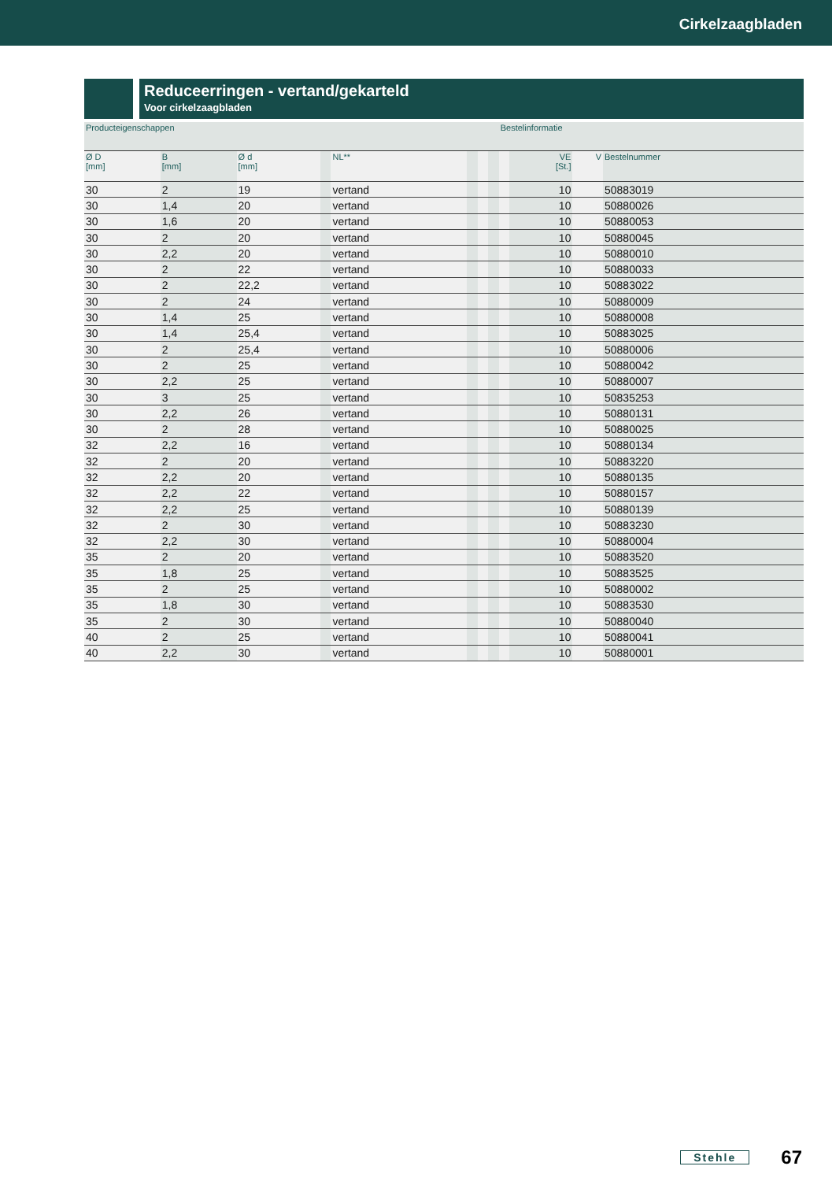Cirkelzaagbladen
Reduceerringen - vertand/gekarteld
Voor cirkelzaagbladen
| Producteigenschappen | | | | | | | | Bestelinformatie | | | |
| --- | --- | --- | --- | --- | --- | --- | --- | --- | --- | --- | --- |
| Ø D [mm] | B [mm] | Ø d [mm] | | NL** | | | | | VE [St.] | V | Bestelnummer |
| 30 | 2 | 19 | | vertand | | | | | 10 | | 50883019 |
| 30 | 1,4 | 20 | | vertand | | | | | 10 | | 50880026 |
| 30 | 1,6 | 20 | | vertand | | | | | 10 | | 50880053 |
| 30 | 2 | 20 | | vertand | | | | | 10 | | 50880045 |
| 30 | 2,2 | 20 | | vertand | | | | | 10 | | 50880010 |
| 30 | 2 | 22 | | vertand | | | | | 10 | | 50880033 |
| 30 | 2 | 22,2 | | vertand | | | | | 10 | | 50883022 |
| 30 | 2 | 24 | | vertand | | | | | 10 | | 50880009 |
| 30 | 1,4 | 25 | | vertand | | | | | 10 | | 50880008 |
| 30 | 1,4 | 25,4 | | vertand | | | | | 10 | | 50883025 |
| 30 | 2 | 25,4 | | vertand | | | | | 10 | | 50880006 |
| 30 | 2 | 25 | | vertand | | | | | 10 | | 50880042 |
| 30 | 2,2 | 25 | | vertand | | | | | 10 | | 50880007 |
| 30 | 3 | 25 | | vertand | | | | | 10 | | 50835253 |
| 30 | 2,2 | 26 | | vertand | | | | | 10 | | 50880131 |
| 30 | 2 | 28 | | vertand | | | | | 10 | | 50880025 |
| 32 | 2,2 | 16 | | vertand | | | | | 10 | | 50880134 |
| 32 | 2 | 20 | | vertand | | | | | 10 | | 50883220 |
| 32 | 2,2 | 20 | | vertand | | | | | 10 | | 50880135 |
| 32 | 2,2 | 22 | | vertand | | | | | 10 | | 50880157 |
| 32 | 2,2 | 25 | | vertand | | | | | 10 | | 50880139 |
| 32 | 2 | 30 | | vertand | | | | | 10 | | 50883230 |
| 32 | 2,2 | 30 | | vertand | | | | | 10 | | 50880004 |
| 35 | 2 | 20 | | vertand | | | | | 10 | | 50883520 |
| 35 | 1,8 | 25 | | vertand | | | | | 10 | | 50883525 |
| 35 | 2 | 25 | | vertand | | | | | 10 | | 50880002 |
| 35 | 1,8 | 30 | | vertand | | | | | 10 | | 50883530 |
| 35 | 2 | 30 | | vertand | | | | | 10 | | 50880040 |
| 40 | 2 | 25 | | vertand | | | | | 10 | | 50880041 |
| 40 | 2,2 | 30 | | vertand | | | | | 10 | | 50880001 |
Stehle 67